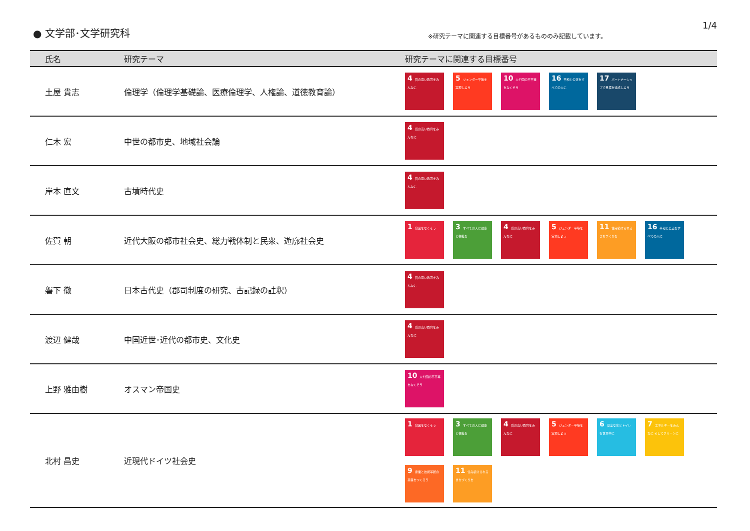● 文学部･文学研究科
※研究テーマに関連する目標番号があるもののみ記載しています。
1/4
| 氏名 | 研究テーマ | 研究テーマに関連する目標番号 |
| --- | --- | --- |
| 土屋 貴志 | 倫理学（倫理学基礎論、医療倫理学、人権論、道徳教育論） | 4 質の高い教育をみんなに 5 ジェンダー平等を実現しよう 10 人や国の不平等をなくそう 16 平和と公正をすべての人に 17 パートナーシップで目標を達成しよう |
| 仁木 宏 | 中世の都市史、地域社会論 | 4 質の高い教育をみんなに |
| 岸本 直文 | 古墳時代史 | 4 質の高い教育をみんなに |
| 佐賀 朝 | 近代大阪の都市社会史、総力戦体制と民衆、遊廓社会史 | 1 貧困をなくそう 3 すべての人に健康と福祉を 4 質の高い教育をみんなに 5 ジェンダー平等を実現しよう 11 住み続けられるまちづくりを 16 平和と公正をすべての人に |
| 磐下 徹 | 日本古代史（郡司制度の研究、古記録の註釈） | 4 質の高い教育をみんなに |
| 渡辺 健哉 | 中国近世･近代の都市史、文化史 | 4 質の高い教育をみんなに |
| 上野 雅由樹 | オスマン帝国史 | 10 人や国の不平等をなくそう |
| 北村 昌史 | 近現代ドイツ社会史 | 1 貧困をなくそう 3 すべての人に健康と福祉を 4 質の高い教育をみんなに 5 ジェンダー平等を実現しよう 6 安全な水とトイレを世界中に 7 エネルギーをみんなに そしてクリーンに 9 産業と技術革新の基盤をつくろう 11 住み続けられるまちづくりを |